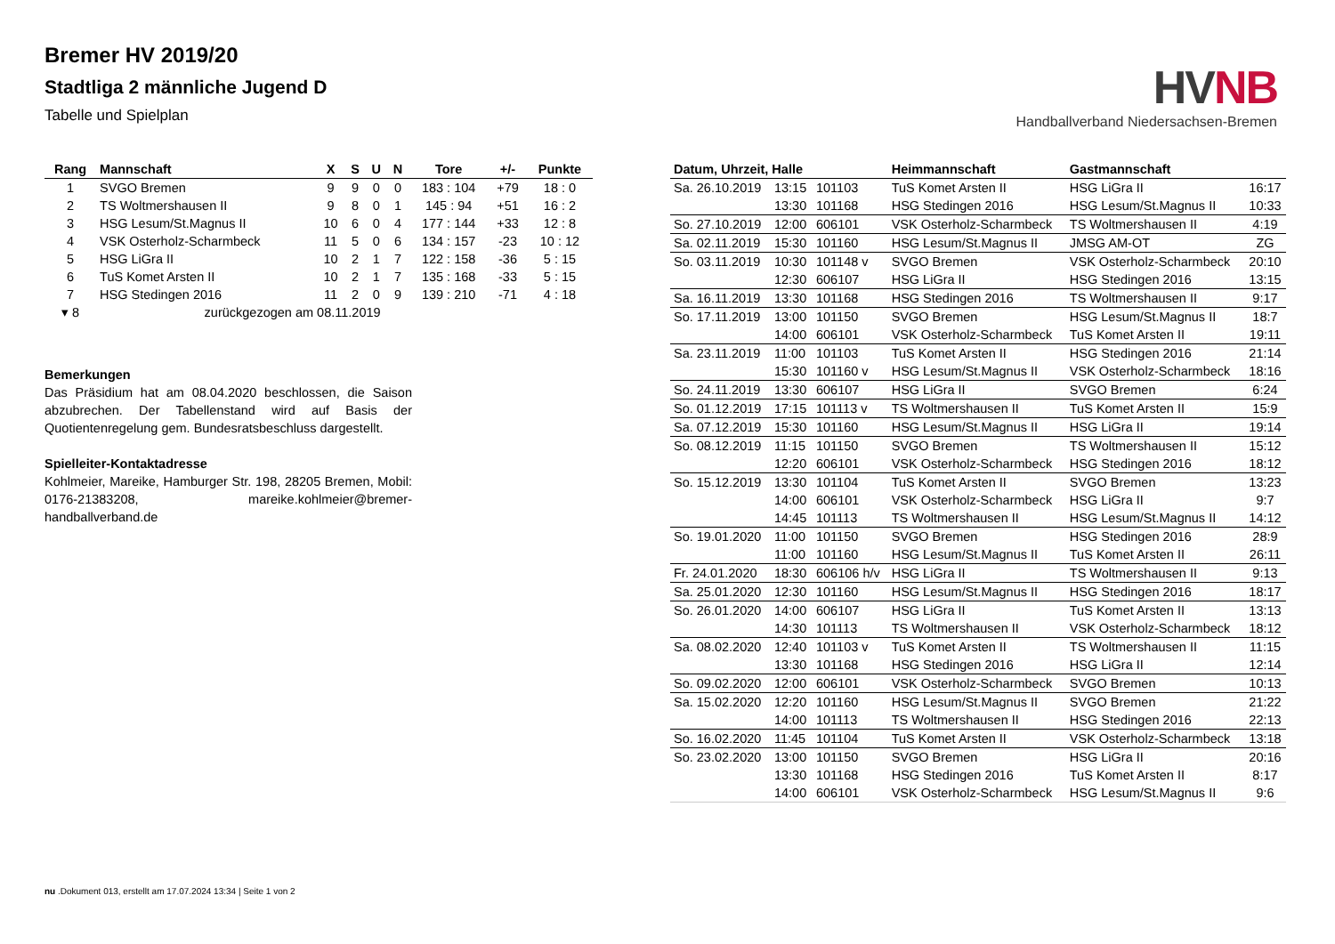Bremer HV 2019/20
Stadtliga 2 männliche Jugend D
Tabelle und Spielplan
HV NB
Handballverband Niedersachsen-Bremen
| Rang | Mannschaft | X | S | U | N | Tore | +/- | Punkte |
| --- | --- | --- | --- | --- | --- | --- | --- | --- |
| 1 | SVGO Bremen | 9 | 9 | 0 | 0 | 183 : 104 | +79 | 18 : 0 |
| 2 | TS Woltmershausen II | 9 | 8 | 0 | 1 | 145 : 94 | +51 | 16 : 2 |
| 3 | HSG Lesum/St.Magnus II | 10 | 6 | 0 | 4 | 177 : 144 | +33 | 12 : 8 |
| 4 | VSK Osterholz-Scharmbeck | 11 | 5 | 0 | 6 | 134 : 157 | -23 | 10 : 12 |
| 5 | HSG LiGra II | 10 | 2 | 1 | 7 | 122 : 158 | -36 | 5 : 15 |
| 6 | TuS Komet Arsten II | 10 | 2 | 1 | 7 | 135 : 168 | -33 | 5 : 15 |
| 7 | HSG Stedingen 2016 | 11 | 2 | 0 | 9 | 139 : 210 | -71 | 4 : 18 |
| ▾ 8 | zurückgezogen am 08.11.2019 | | | | | | | |
Bemerkungen
Das Präsidium hat am 08.04.2020 beschlossen, die Saison abzubrechen. Der Tabellenstand wird auf Basis der Quotientenregelung gem. Bundesratsbeschluss dargestellt.
Spielleiter-Kontaktadresse
Kohlmeier, Mareike, Hamburger Str. 198, 28205 Bremen, Mobil: 0176-21383208, mareike.kohlmeier@bremer-handballverband.de
| Datum, Uhrzeit, Halle | | | Heimmannschaft | Gastmannschaft | |
| --- | --- | --- | --- | --- | --- |
| Sa. 26.10.2019 | 13:15 | 101103 | TuS Komet Arsten II | HSG LiGra II | 16:17 |
| | 13:30 | 101168 | HSG Stedingen 2016 | HSG Lesum/St.Magnus II | 10:33 |
| So. 27.10.2019 | 12:00 | 606101 | VSK Osterholz-Scharmbeck | TS Woltmershausen II | 4:19 |
| Sa. 02.11.2019 | 15:30 | 101160 | HSG Lesum/St.Magnus II | JMSG AM-OT | ZG |
| So. 03.11.2019 | 10:30 | 101148 v | SVGO Bremen | VSK Osterholz-Scharmbeck | 20:10 |
| | 12:30 | 606107 | HSG LiGra II | HSG Stedingen 2016 | 13:15 |
| Sa. 16.11.2019 | 13:30 | 101168 | HSG Stedingen 2016 | TS Woltmershausen II | 9:17 |
| So. 17.11.2019 | 13:00 | 101150 | SVGO Bremen | HSG Lesum/St.Magnus II | 18:7 |
| | 14:00 | 606101 | VSK Osterholz-Scharmbeck | TuS Komet Arsten II | 19:11 |
| Sa. 23.11.2019 | 11:00 | 101103 | TuS Komet Arsten II | HSG Stedingen 2016 | 21:14 |
| | 15:30 | 101160 v | HSG Lesum/St.Magnus II | VSK Osterholz-Scharmbeck | 18:16 |
| So. 24.11.2019 | 13:30 | 606107 | HSG LiGra II | SVGO Bremen | 6:24 |
| So. 01.12.2019 | 17:15 | 101113 v | TS Woltmershausen II | TuS Komet Arsten II | 15:9 |
| Sa. 07.12.2019 | 15:30 | 101160 | HSG Lesum/St.Magnus II | HSG LiGra II | 19:14 |
| So. 08.12.2019 | 11:15 | 101150 | SVGO Bremen | TS Woltmershausen II | 15:12 |
| | 12:20 | 606101 | VSK Osterholz-Scharmbeck | HSG Stedingen 2016 | 18:12 |
| So. 15.12.2019 | 13:30 | 101104 | TuS Komet Arsten II | SVGO Bremen | 13:23 |
| | 14:00 | 606101 | VSK Osterholz-Scharmbeck | HSG LiGra II | 9:7 |
| | 14:45 | 101113 | TS Woltmershausen II | HSG Lesum/St.Magnus II | 14:12 |
| So. 19.01.2020 | 11:00 | 101150 | SVGO Bremen | HSG Stedingen 2016 | 28:9 |
| | 11:00 | 101160 | HSG Lesum/St.Magnus II | TuS Komet Arsten II | 26:11 |
| Fr. 24.01.2020 | 18:30 | 606106 h/v | HSG LiGra II | TS Woltmershausen II | 9:13 |
| Sa. 25.01.2020 | 12:30 | 101160 | HSG Lesum/St.Magnus II | HSG Stedingen 2016 | 18:17 |
| So. 26.01.2020 | 14:00 | 606107 | HSG LiGra II | TuS Komet Arsten II | 13:13 |
| | 14:30 | 101113 | TS Woltmershausen II | VSK Osterholz-Scharmbeck | 18:12 |
| Sa. 08.02.2020 | 12:40 | 101103 v | TuS Komet Arsten II | TS Woltmershausen II | 11:15 |
| | 13:30 | 101168 | HSG Stedingen 2016 | HSG LiGra II | 12:14 |
| So. 09.02.2020 | 12:00 | 606101 | VSK Osterholz-Scharmbeck | SVGO Bremen | 10:13 |
| Sa. 15.02.2020 | 12:20 | 101160 | HSG Lesum/St.Magnus II | SVGO Bremen | 21:22 |
| | 14:00 | 101113 | TS Woltmershausen II | HSG Stedingen 2016 | 22:13 |
| So. 16.02.2020 | 11:45 | 101104 | TuS Komet Arsten II | VSK Osterholz-Scharmbeck | 13:18 |
| So. 23.02.2020 | 13:00 | 101150 | SVGO Bremen | HSG LiGra II | 20:16 |
| | 13:30 | 101168 | HSG Stedingen 2016 | TuS Komet Arsten II | 8:17 |
| | 14:00 | 606101 | VSK Osterholz-Scharmbeck | HSG Lesum/St.Magnus II | 9:6 |
nu .Dokument 013, erstellt am 17.07.2024 13:34 | Seite 1 von 2